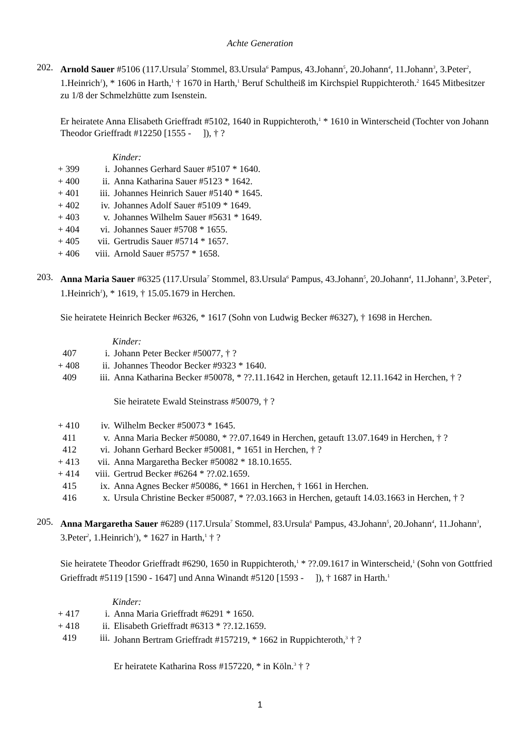Achte Generation
202. Arnold Sauer #5106 (117.Ursula<sup>7</sup> Stommel, 83.Ursula<sup>6</sup> Pampus, 43.Johann<sup>5</sup>, 20.Johann<sup>4</sup>, 11.Johann<sup>3</sup>, 3.Peter<sup>2</sup>, 1.Heinrich<sup>1</sup>), * 1606 in Harth,<sup>1</sup> † 1670 in Harth,<sup>1</sup> Beruf Schultheiß im Kirchspiel Ruppichteroth.<sup>2</sup> 1645 Mitbesitzer zu 1/8 der Schmelzhütte zum Isenstein.
Er heiratete Anna Elisabeth Grieffradt #5102, 1640 in Ruppichteroth,<sup>1</sup> * 1610 in Winterscheid (Tochter von Johann Theodor Grieffradt #12250 [1555 - ]), † ?
Kinder:
| + 399 | i. | Johannes Gerhard Sauer #5107 * 1640. |
| + 400 | ii. | Anna Katharina Sauer #5123 * 1642. |
| + 401 | iii. | Johannes Heinrich Sauer #5140 * 1645. |
| + 402 | iv. | Johannes Adolf Sauer #5109 * 1649. |
| + 403 | v. | Johannes Wilhelm Sauer #5631 * 1649. |
| + 404 | vi. | Johannes Sauer #5708 * 1655. |
| + 405 | vii. | Gertrudis Sauer #5714 * 1657. |
| + 406 | viii. | Arnold Sauer #5757 * 1658. |
203. Anna Maria Sauer #6325 (117.Ursula<sup>7</sup> Stommel, 83.Ursula<sup>6</sup> Pampus, 43.Johann<sup>5</sup>, 20.Johann<sup>4</sup>, 11.Johann<sup>3</sup>, 3.Peter<sup>2</sup>, 1.Heinrich<sup>1</sup>), * 1619, † 15.05.1679 in Herchen.
Sie heiratete Heinrich Becker #6326, * 1617 (Sohn von Ludwig Becker #6327), † 1698 in Herchen.
Kinder:
| 407 | i. | Johann Peter Becker #50077, † ? |
| + 408 | ii. | Johannes Theodor Becker #9323 * 1640. |
| 409 | iii. | Anna Katharina Becker #50078, * ??.11.1642 in Herchen, getauft 12.11.1642 in Herchen, † ? Sie heiratete Ewald Steinstrass #50079, † ? |
| + 410 | iv. | Wilhelm Becker #50073 * 1645. |
| 411 | v. | Anna Maria Becker #50080, * ??.07.1649 in Herchen, getauft 13.07.1649 in Herchen, † ? |
| 412 | vi. | Johann Gerhard Becker #50081, * 1651 in Herchen, † ? |
| + 413 | vii. | Anna Margaretha Becker #50082 * 18.10.1655. |
| + 414 | viii. | Gertrud Becker #6264 * ??.02.1659. |
| 415 | ix. | Anna Agnes Becker #50086, * 1661 in Herchen, † 1661 in Herchen. |
| 416 | x. | Ursula Christine Becker #50087, * ??.03.1663 in Herchen, getauft 14.03.1663 in Herchen, † ? |
205. Anna Margaretha Sauer #6289 (117.Ursula<sup>7</sup> Stommel, 83.Ursula<sup>6</sup> Pampus, 43.Johann<sup>5</sup>, 20.Johann<sup>4</sup>, 11.Johann<sup>3</sup>, 3.Peter<sup>2</sup>, 1.Heinrich<sup>1</sup>), * 1627 in Harth,<sup>1</sup> † ?
Sie heiratete Theodor Grieffradt #6290, 1650 in Ruppichteroth,<sup>1</sup> * ??.09.1617 in Winterscheid,<sup>1</sup> (Sohn von Gottfried Grieffradt #5119 [1590 - 1647] und Anna Winandt #5120 [1593 - ]), † 1687 in Harth.<sup>1</sup>
Kinder:
| + 417 | i. | Anna Maria Grieffradt #6291 * 1650. |
| + 418 | ii. | Elisabeth Grieffradt #6313 * ??.12.1659. |
| 419 | iii. | Johann Bertram Grieffradt #157219, * 1662 in Ruppichteroth,<sup>3</sup> † ? Er heiratete Katharina Ross #157220, * in Köln.<sup>3</sup> † ? |
1